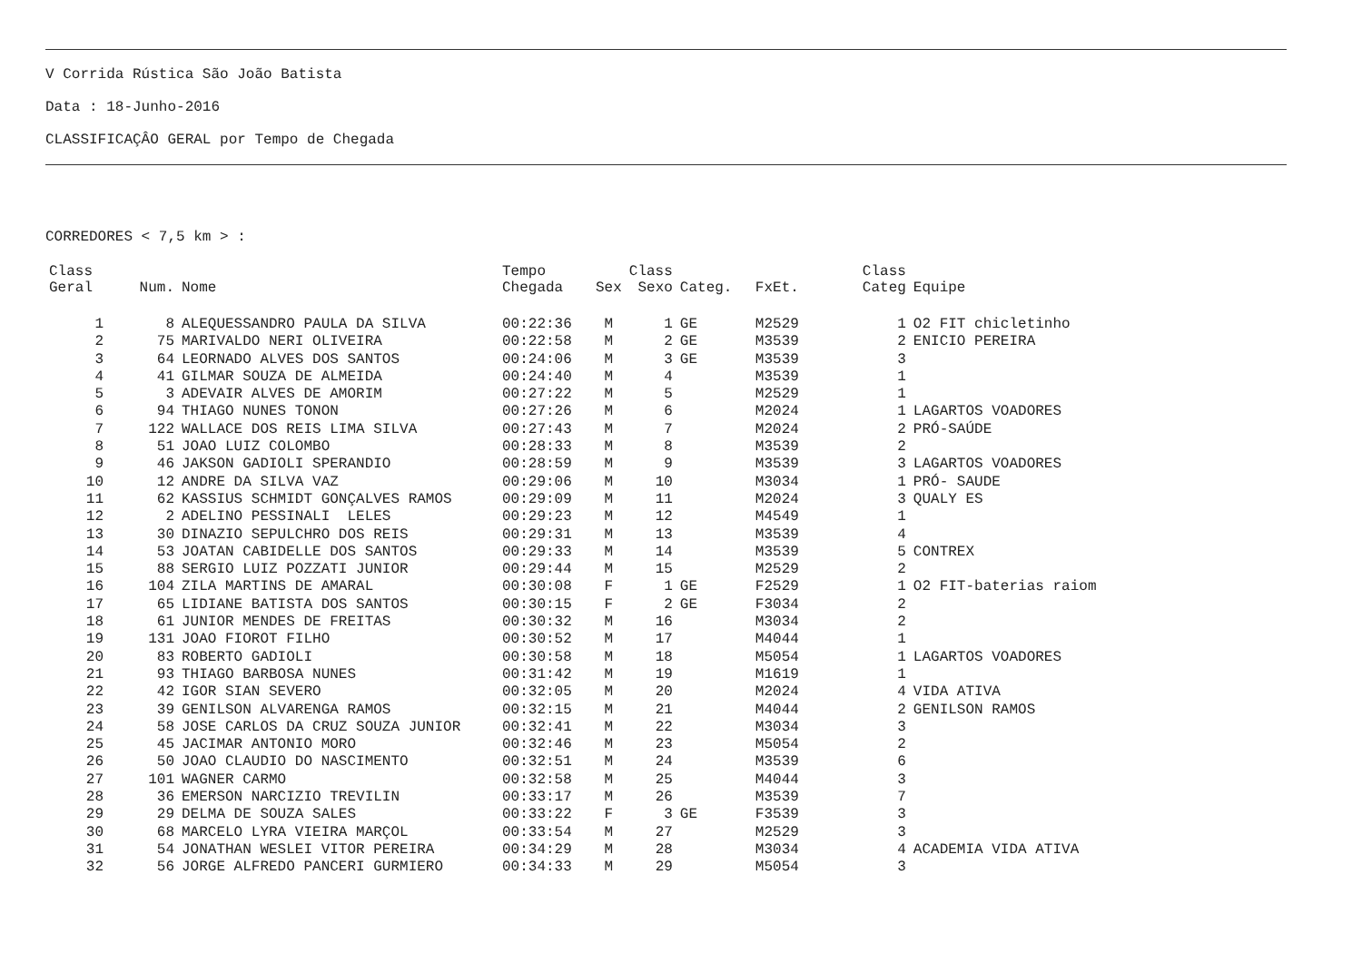V Corrida Rústica São João Batista
Data : 18-Junho-2016
CLASSIFICAÇÂO GERAL por Tempo de Chegada
CORREDORES < 7,5 km > :
| Class Geral | Num. | Nome | Tempo Chegada | Sex | Class Sexo | Categ. | FxEt. | Class Categ | Equipe |
| --- | --- | --- | --- | --- | --- | --- | --- | --- | --- |
| 1 | 8 | ALEQUESSANDRO PAULA DA SILVA | 00:22:36 | M | 1 | GE | M2529 | 1 | O2 FIT chicletinho |
| 2 | 75 | MARIVALDO NERI OLIVEIRA | 00:22:58 | M | 2 | GE | M3539 | 2 | ENICIO PEREIRA |
| 3 | 64 | LEORNADO ALVES DOS SANTOS | 00:24:06 | M | 3 | GE | M3539 | 3 | |
| 4 | 41 | GILMAR SOUZA DE ALMEIDA | 00:24:40 | M | 4 | | M3539 | 1 | |
| 5 | 3 | ADEVAIR ALVES DE AMORIM | 00:27:22 | M | 5 | | M2529 | 1 | |
| 6 | 94 | THIAGO NUNES TONON | 00:27:26 | M | 6 | | M2024 | 1 | LAGARTOS VOADORES |
| 7 | 122 | WALLACE DOS REIS LIMA SILVA | 00:27:43 | M | 7 | | M2024 | 2 | PRÓ-SAÚDE |
| 8 | 51 | JOAO LUIZ COLOMBO | 00:28:33 | M | 8 | | M3539 | 2 | |
| 9 | 46 | JAKSON GADIOLI SPERANDIO | 00:28:59 | M | 9 | | M3539 | 3 | LAGARTOS VOADORES |
| 10 | 12 | ANDRE DA SILVA VAZ | 00:29:06 | M | 10 | | M3034 | 1 | PRÓ- SAUDE |
| 11 | 62 | KASSIUS SCHMIDT GONÇALVES RAMOS | 00:29:09 | M | 11 | | M2024 | 3 | QUALY ES |
| 12 | 2 | ADELINO PESSINALI LELES | 00:29:23 | M | 12 | | M4549 | 1 | |
| 13 | 30 | DINAZIO SEPULCHRO DOS REIS | 00:29:31 | M | 13 | | M3539 | 4 | |
| 14 | 53 | JOATAN CABIDELLE DOS SANTOS | 00:29:33 | M | 14 | | M3539 | 5 | CONTREX |
| 15 | 88 | SERGIO LUIZ POZZATI JUNIOR | 00:29:44 | M | 15 | | M2529 | 2 | |
| 16 | 104 | ZILA MARTINS DE AMARAL | 00:30:08 | F | 1 | GE | F2529 | 1 | O2 FIT-baterias raiom |
| 17 | 65 | LIDIANE BATISTA DOS SANTOS | 00:30:15 | F | 2 | GE | F3034 | 2 | |
| 18 | 61 | JUNIOR MENDES DE FREITAS | 00:30:32 | M | 16 | | M3034 | 2 | |
| 19 | 131 | JOAO FIOROT FILHO | 00:30:52 | M | 17 | | M4044 | 1 | |
| 20 | 83 | ROBERTO GADIOLI | 00:30:58 | M | 18 | | M5054 | 1 | LAGARTOS VOADORES |
| 21 | 93 | THIAGO BARBOSA NUNES | 00:31:42 | M | 19 | | M1619 | 1 | |
| 22 | 42 | IGOR SIAN SEVERO | 00:32:05 | M | 20 | | M2024 | 4 | VIDA ATIVA |
| 23 | 39 | GENILSON ALVARENGA RAMOS | 00:32:15 | M | 21 | | M4044 | 2 | GENILSON RAMOS |
| 24 | 58 | JOSE CARLOS DA CRUZ SOUZA JUNIOR | 00:32:41 | M | 22 | | M3034 | 3 | |
| 25 | 45 | JACIMAR ANTONIO MORO | 00:32:46 | M | 23 | | M5054 | 2 | |
| 26 | 50 | JOAO CLAUDIO DO NASCIMENTO | 00:32:51 | M | 24 | | M3539 | 6 | |
| 27 | 101 | WAGNER CARMO | 00:32:58 | M | 25 | | M4044 | 3 | |
| 28 | 36 | EMERSON NARCIZIO TREVILIN | 00:33:17 | M | 26 | | M3539 | 7 | |
| 29 | 29 | DELMA DE SOUZA SALES | 00:33:22 | F | 3 | GE | F3539 | 3 | |
| 30 | 68 | MARCELO LYRA VIEIRA MARÇOL | 00:33:54 | M | 27 | | M2529 | 3 | |
| 31 | 54 | JONATHAN WESLEI VITOR PEREIRA | 00:34:29 | M | 28 | | M3034 | 4 | ACADEMIA VIDA ATIVA |
| 32 | 56 | JORGE ALFREDO PANCERI GURMIERO | 00:34:33 | M | 29 | | M5054 | 3 | |